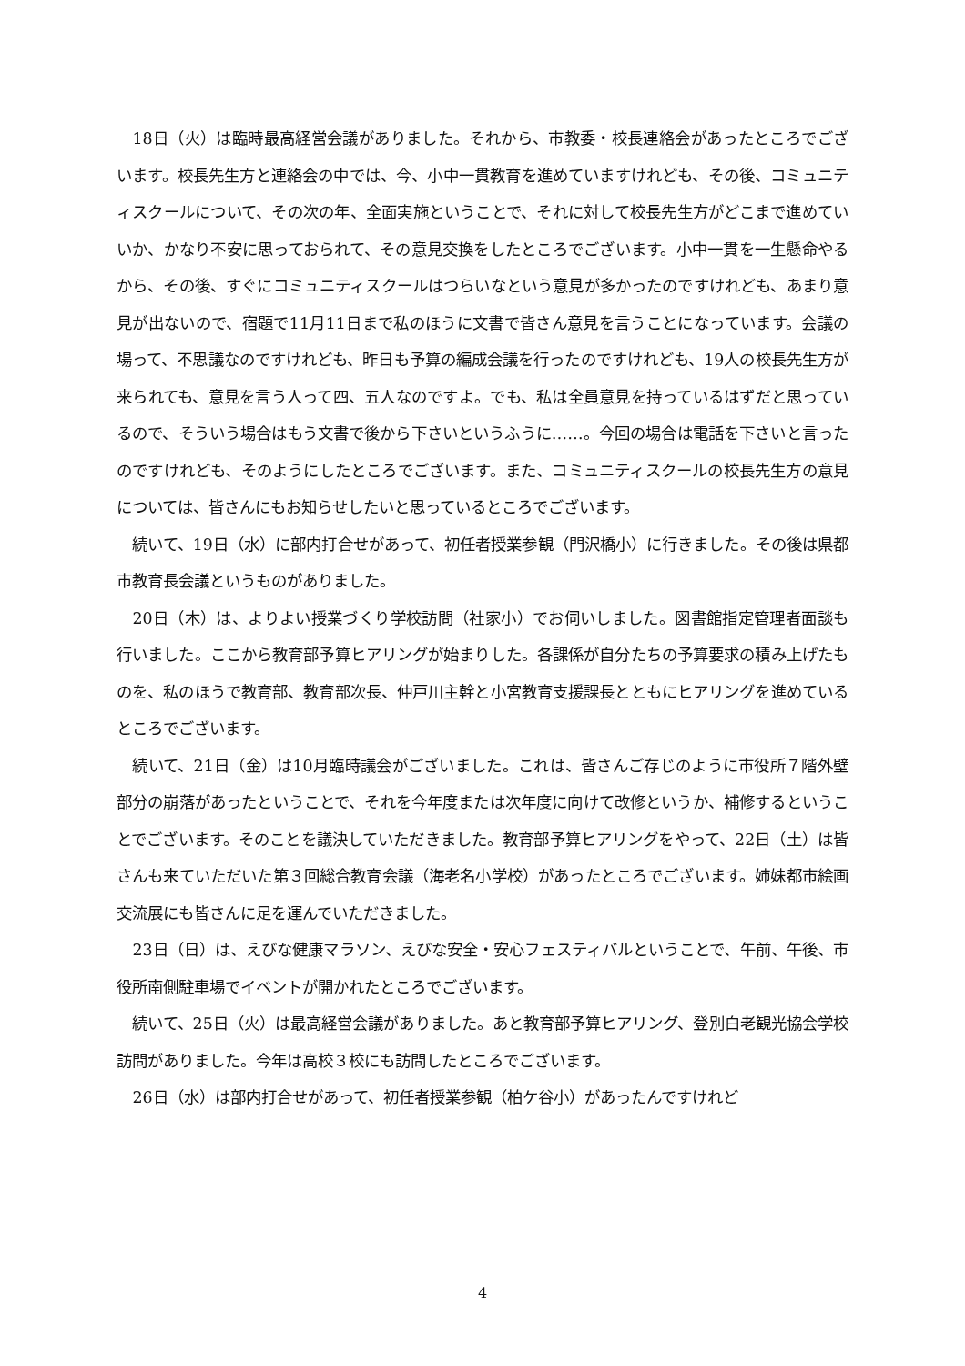18日（火）は臨時最高経営会議がありました。それから、市教委・校長連絡会があったところでございます。校長先生方と連絡会の中では、今、小中一貫教育を進めていますけれども、その後、コミュニティスクールについて、その次の年、全面実施ということで、それに対して校長先生方がどこまで進めていいか、かなり不安に思っておられて、その意見交換をしたところでございます。小中一貫を一生懸命やるから、その後、すぐにコミュニティスクールはつらいなという意見が多かったのですけれども、あまり意見が出ないので、宿題で11月11日まで私のほうに文書で皆さん意見を言うことになっています。会議の場って、不思議なのですけれども、昨日も予算の編成会議を行ったのですけれども、19人の校長先生方が来られても、意見を言う人って四、五人なのですよ。でも、私は全員意見を持っているはずだと思っているので、そういう場合はもう文書で後から下さいというふうに……。今回の場合は電話を下さいと言ったのですけれども、そのようにしたところでございます。また、コミュニティスクールの校長先生方の意見については、皆さんにもお知らせしたいと思っているところでございます。
続いて、19日（水）に部内打合せがあって、初任者授業参観（門沢橋小）に行きました。その後は県都市教育長会議というものがありました。
20日（木）は、よりよい授業づくり学校訪問（社家小）でお伺いしました。図書館指定管理者面談も行いました。ここから教育部予算ヒアリングが始まりした。各課係が自分たちの予算要求の積み上げたものを、私のほうで教育部、教育部次長、仲戸川主幹と小宮教育支援課長とともにヒアリングを進めているところでございます。
続いて、21日（金）は10月臨時議会がございました。これは、皆さんご存じのように市役所７階外壁部分の崩落があったということで、それを今年度または次年度に向けて改修というか、補修するということでございます。そのことを議決していただきました。教育部予算ヒアリングをやって、22日（土）は皆さんも来ていただいた第３回総合教育会議（海老名小学校）があったところでございます。姉妹都市絵画交流展にも皆さんに足を運んでいただきました。
23日（日）は、えびな健康マラソン、えびな安全・安心フェスティバルということで、午前、午後、市役所南側駐車場でイベントが開かれたところでございます。
続いて、25日（火）は最高経営会議がありました。あと教育部予算ヒアリング、登別白老観光協会学校訪問がありました。今年は高校３校にも訪問したところでございます。
26日（水）は部内打合せがあって、初任者授業参観（柏ケ谷小）があったんですけれど
4